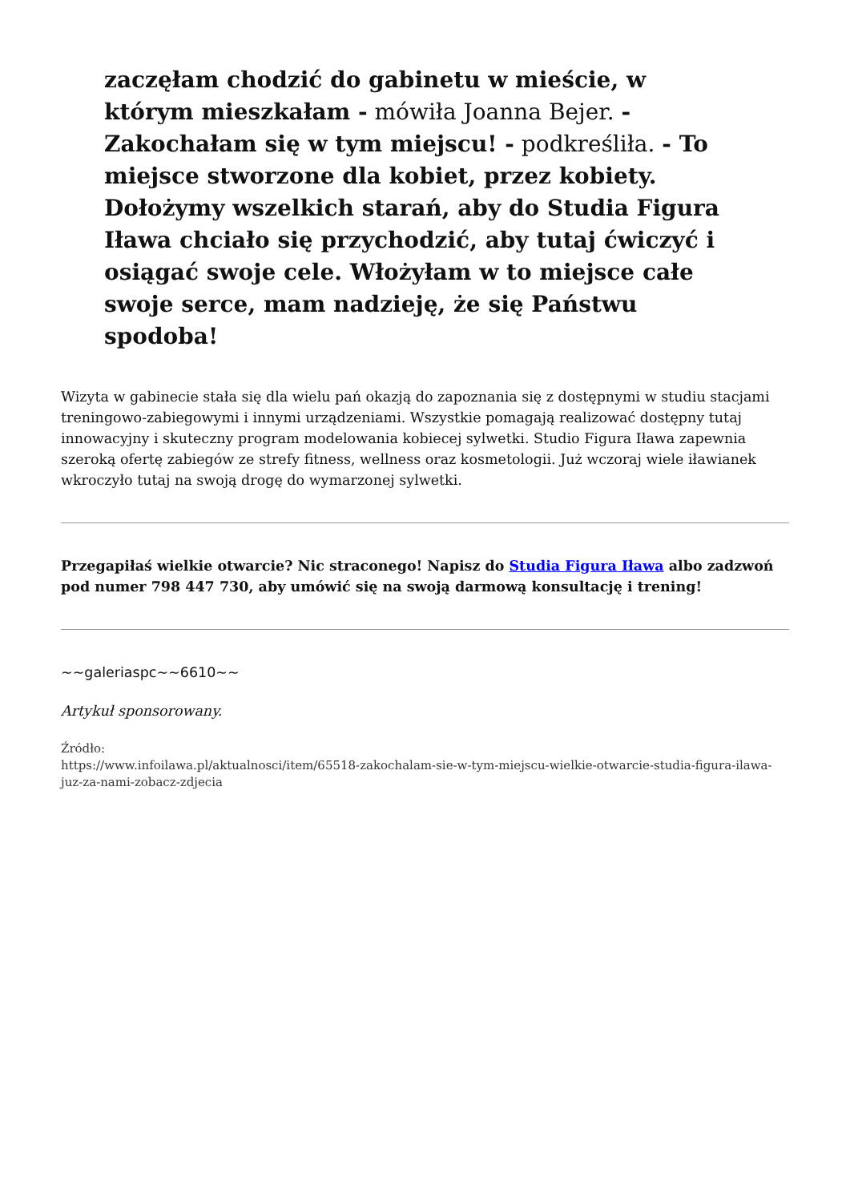zaczęłam chodzić do gabinetu w mieście, w którym mieszkałam - mówiła Joanna Bejer. - Zakochałam się w tym miejscu! - podkreśliła. - To miejsce stworzone dla kobiet, przez kobiety. Dołożymy wszelkich starań, aby do Studia Figura Iława chciało się przychodzić, aby tutaj ćwiczyć i osiągać swoje cele. Włożyłam w to miejsce całe swoje serce, mam nadzieję, że się Państwu spodoba!
Wizyta w gabinecie stała się dla wielu pań okazją do zapoznania się z dostępnymi w studiu stacjami treningowo-zabiegowymi i innymi urządzeniami. Wszystkie pomagają realizować dostępny tutaj innowacyjny i skuteczny program modelowania kobiecej sylwetki. Studio Figura Iława zapewnia szeroką ofertę zabiegów ze strefy fitness, wellness oraz kosmetologii. Już wczoraj wiele iławianek wkroczyło tutaj na swoją drogę do wymarzonej sylwetki.
Przegapiłaś wielkie otwarcie? Nic straconego! Napisz do Studia Figura Iława albo zadzwoń pod numer 798 447 730, aby umówić się na swoją darmową konsultację i trening!
~~galeriaspc~~6610~~
Artykuł sponsorowany.
Źródło:
https://www.infoilawa.pl/aktualnosci/item/65518-zakochalam-sie-w-tym-miejscu-wielkie-otwarcie-studia-figura-ilawa-juz-za-nami-zobacz-zdjecia